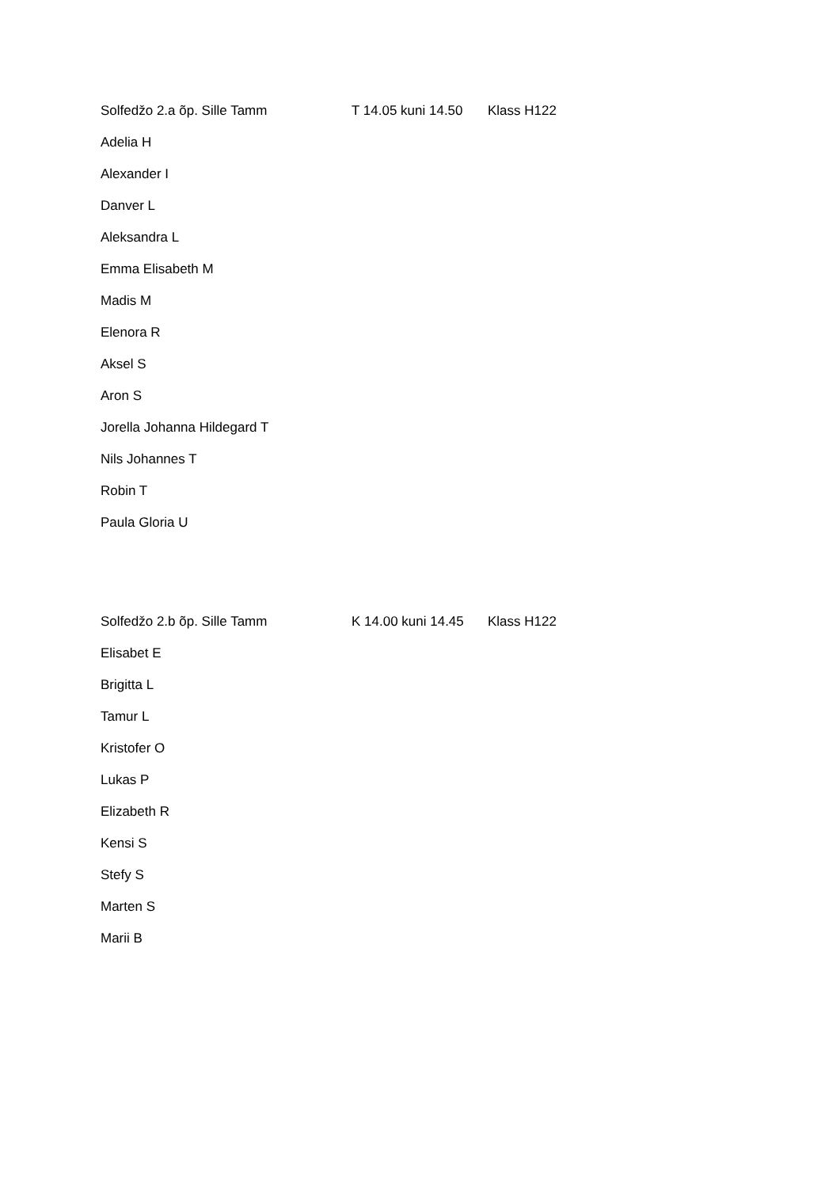Solfedžo 2.a õp. Sille Tamm T 14.05 kuni 14.50 Klass H122
Adelia H
Alexander I
Danver L
Aleksandra L
Emma Elisabeth M
Madis M
Elenora R
Aksel S
Aron S
Jorella Johanna Hildegard T
Nils Johannes T
Robin T
Paula Gloria U
Solfedžo 2.b õp. Sille Tamm K 14.00 kuni 14.45 Klass H122
Elisabet E
Brigitta L
Tamur L
Kristofer O
Lukas P
Elizabeth R
Kensi S
Stefy S
Marten S
Marii B